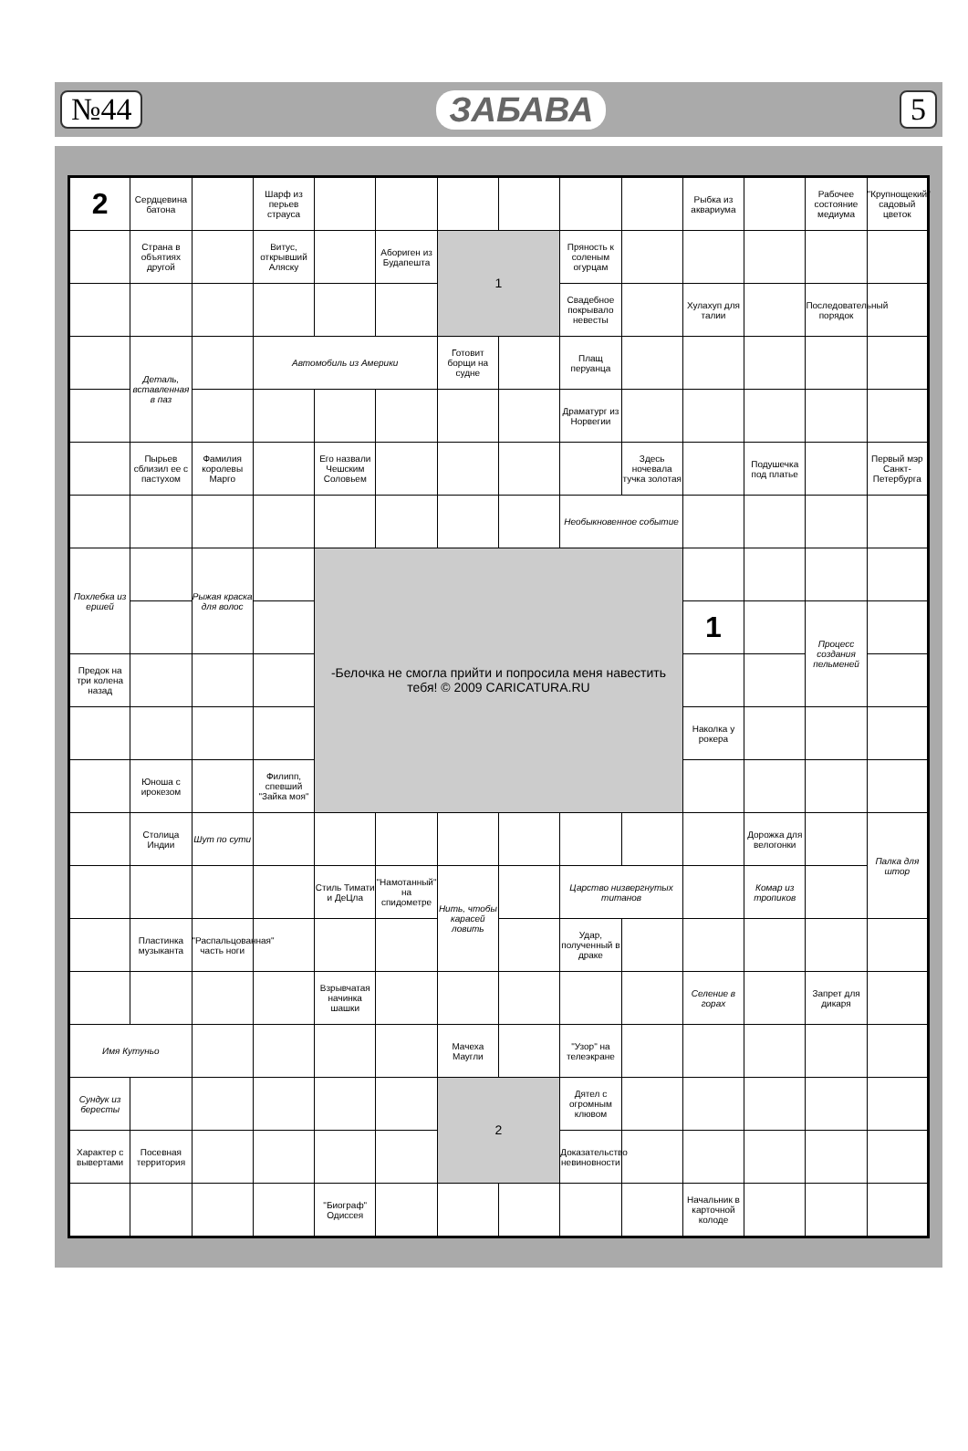№44 ЗАБАВА 5
| 2 | Сердцевина батона | | Шарф из перьев страуса | | | | | | | Рыбка из аквариума | | Рабочее состояние медиума | "Крупнощекий" садовый цветок |
| | Страна в объятиях другой | | Витус, открывший Аляску | | Абориген из Будапешта | 1 | | Пряность к соленым огурцам | | | | | |
| | | | | | | | | Свадебное покрывало невесты | | Хулахуп для талии | | Последовательный порядок | |
| | Деталь, вставленная в паз | | Автомобиль из Америки | | | Готовит борщи на судне | | Плащ перуанца | | | | | |
| | | | | | | | | Драматург из Норвегии | | | | | |
| | Пырьев сблизил ее с пастухом | Фамилия королевы Марго | | Его назвали Чешским Соловьем | | | | | Здесь ночевала тучка золотая | | Подушечка под платье | | Первый мэр Санкт-Петербурга |
| | | | | | | | | Необыкновенное событие | | | | | |
| Похлебка из ершей | | Рыжая краска для волос | | -Белочка не смогла прийти и попросила меня навестить тебя! © 2009 CARICATURA.RU | | | | | | | | | |
| | | | | | | | | | | 1 | | Процесс создания пельменей | |
| Предок на три колена назад | | | | | | | | | | | | | |
| | | | | | | | | | | Наколка у рокера | | | |
| | Юноша с ирокезом | | Филипп, спевший "Зайка моя" | | | | | | | | | | |
| | Столица Индии | Шут по сути | | | | | | | | | Дорожка для велогонки | | Палка для штор |
| | | | | Стиль Тимати и ДеЦла | "Намотанный" на спидометре | Нить, чтобы карасей ловить | | Царство низвергнутых титанов | | | Комар из тропиков | | |
| | Пластинка музыканта | "Распальцованная" часть ноги | | | | | | Удар, полученный в драке | | | | | |
| | | | | Взрывчатая начинка шашки | | | | | | Селение в горах | | Запрет для дикаря | |
| Имя Кутуньо | | | | | | Мачеха Маугли | | "Узор" на телеэкране | | | | | |
| Сундук из бересты | | | | | | 2 | | Дятел с огромным клювом | | | | | |
| Характер с вывертами | Посевная территория | | | | | | | Доказательство невиновности | | | | | |
| | | | | "Биограф" Одиссея | | | | | | Начальник в карточной колоде | | | |